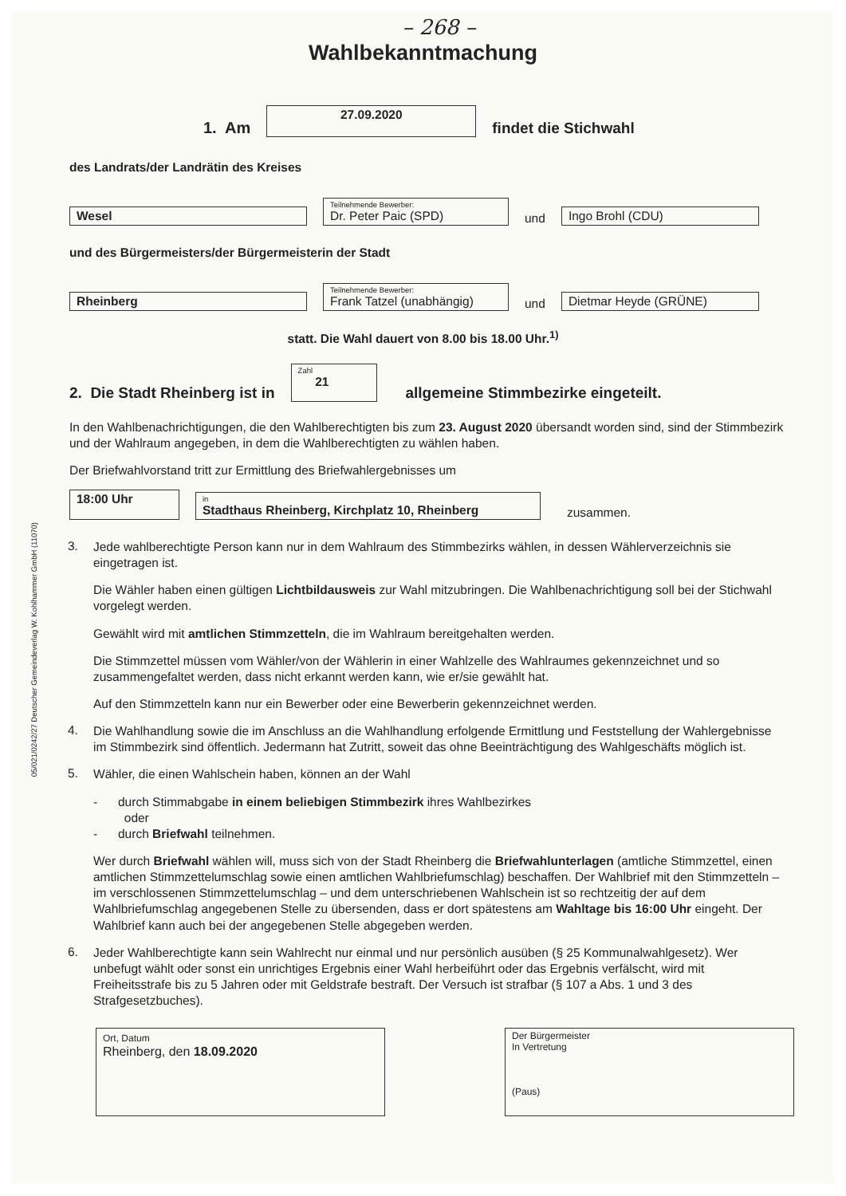– 268 –
Wahlbekanntmachung
1. Am 27.09.2020 findet die Stichwahl
des Landrats/der Landrätin des Kreises
Wesel Teilnehmende Bewerber: Dr. Peter Paic (SPD) und Ingo Brohl (CDU)
und des Bürgermeisters/der Bürgermeisterin der Stadt
Rheinberg Teilnehmende Bewerber: Frank Tatzel (unabhängig) und Dietmar Heyde (GRÜNE)
statt. Die Wahl dauert von 8.00 bis 18.00 Uhr.<sup>1)</sup>
2. Die Stadt Rheinberg ist in Zahl 21 allgemeine Stimmbezirke eingeteilt.
In den Wahlbenachrichtigungen, die den Wahlberechtigten bis zum 23. August 2020 übersandt worden sind, sind der Stimmbezirk und der Wahlraum angegeben, in dem die Wahlberechtigten zu wählen haben.
Der Briefwahlvorstand tritt zur Ermittlung des Briefwahlergebnisses um
18:00 Uhr in Stadthaus Rheinberg, Kirchplatz 10, Rheinberg zusammen.
3.
Jede wahlberechtigte Person kann nur in dem Wahlraum des Stimmbezirks wählen, in dessen Wählerverzeichnis sie eingetragen ist.
Die Wähler haben einen gültigen Lichtbildausweis zur Wahl mitzubringen. Die Wahlbenachrichtigung soll bei der Stichwahl vorgelegt werden.
Gewählt wird mit amtlichen Stimmzetteln, die im Wahlraum bereitgehalten werden.
Die Stimmzettel müssen vom Wähler/von der Wählerin in einer Wahlzelle des Wahlraumes gekennzeichnet und so zusammengefaltet werden, dass nicht erkannt werden kann, wie er/sie gewählt hat.
Auf den Stimmzetteln kann nur ein Bewerber oder eine Bewerberin gekennzeichnet werden.
4.
Die Wahlhandlung sowie die im Anschluss an die Wahlhandlung erfolgende Ermittlung und Feststellung der Wahlergebnisse im Stimmbezirk sind öffentlich. Jedermann hat Zutritt, soweit das ohne Beeinträchtigung des Wahlgeschäfts möglich ist.
5.
Wähler, die einen Wahlschein haben, können an der Wahl
- durch Stimmabgabe in einem beliebigen Stimmbezirk ihres Wahlbezirkes
oder
- durch Briefwahl teilnehmen.
Wer durch Briefwahl wählen will, muss sich von der Stadt Rheinberg die Briefwahlunterlagen (amtliche Stimmzettel, einen amtlichen Stimmzettelumschlag sowie einen amtlichen Wahlbriefumschlag) beschaffen. Der Wahlbrief mit den Stimmzetteln – im verschlossenen Stimmzettelumschlag – und dem unterschriebenen Wahlschein ist so rechtzeitig der auf dem Wahlbriefumschlag angegebenen Stelle zu übersenden, dass er dort spätestens am Wahltage bis 16:00 Uhr eingeht. Der Wahlbrief kann auch bei der angegebenen Stelle abgegeben werden.
6.
Jeder Wahlberechtigte kann sein Wahlrecht nur einmal und nur persönlich ausüben (§ 25 Kommunalwahlgesetz). Wer unbefugt wählt oder sonst ein unrichtiges Ergebnis einer Wahl herbeiführt oder das Ergebnis verfälscht, wird mit Freiheitsstrafe bis zu 5 Jahren oder mit Geldstrafe bestraft. Der Versuch ist strafbar (§ 107 a Abs. 1 und 3 des Strafgesetzbuches).
Ort, Datum
Rheinberg, den 18.09.2020
Der Bürgermeister
In Vertretung
(Paus)
05/021/0242/27 Deutscher Gemeindeverlag W. Kohlhammer GmbH (11070)